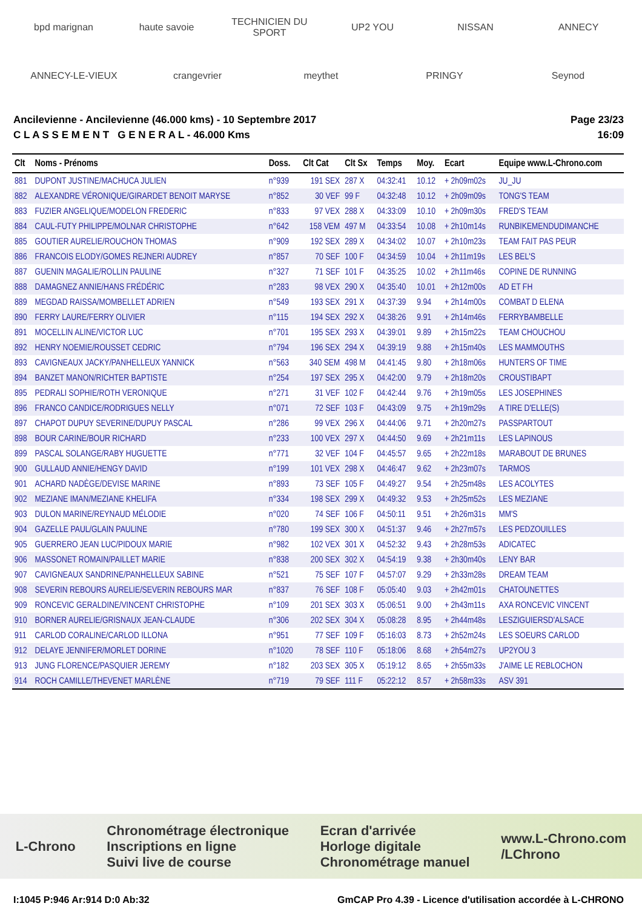bpd marignan haute savoie TECHNICIEN DU SPORT UP2 YOU NISSAN ANNECY ANNECY-LE-VIEUX crangevrier meythet PRINGY Seynod
Ancilevienne - Ancilevienne (46.000 kms) - 10 Septembre 2017
C L A S S E M E N T G E N E R A L - 46.000 Kms
Page 23/23
16:09
| Clt | Noms - Prénoms | Doss. | Clt Cat | Clt Sx | Temps | Moy. | Ecart | Equipe www.L-Chrono.com |
| --- | --- | --- | --- | --- | --- | --- | --- | --- |
| 881 | DUPONT JUSTINE/MACHUCA JULIEN | n°939 | 191 SEX | 287 X | 04:32:41 | 10.12 | + 2h09m02s | JU_JU |
| 882 | ALEXANDRE VÉRONIQUE/GIRARDET BENOIT MARYSE | n°852 | 30 VEF | 99 F | 04:32:48 | 10.12 | + 2h09m09s | TONG'S TEAM |
| 883 | FUZIER ANGELIQUE/MODELON FREDERIC | n°833 | 97 VEX | 288 X | 04:33:09 | 10.10 | + 2h09m30s | FRED'S TEAM |
| 884 | CAUL-FUTY PHILIPPE/MOLNAR CHRISTOPHE | n°642 | 158 VEM | 497 M | 04:33:54 | 10.08 | + 2h10m14s | RUNBIKEMENDUDIMANCHE |
| 885 | GOUTIER AURELIE/ROUCHON THOMAS | n°909 | 192 SEX | 289 X | 04:34:02 | 10.07 | + 2h10m23s | TEAM FAIT PAS PEUR |
| 886 | FRANCOIS ELODY/GOMES REJNERI AUDREY | n°857 | 70 SEF | 100 F | 04:34:59 | 10.04 | + 2h11m19s | LES BEL'S |
| 887 | GUENIN MAGALIE/ROLLIN PAULINE | n°327 | 71 SEF | 101 F | 04:35:25 | 10.02 | + 2h11m46s | COPINE DE RUNNING |
| 888 | DAMAGNEZ ANNIE/HANS FRÉDÉRIC | n°283 | 98 VEX | 290 X | 04:35:40 | 10.01 | + 2h12m00s | AD ET FH |
| 889 | MEGDAD RAISSA/MOMBELLET ADRIEN | n°549 | 193 SEX | 291 X | 04:37:39 | 9.94 | + 2h14m00s | COMBAT D ELENA |
| 890 | FERRY LAURE/FERRY OLIVIER | n°115 | 194 SEX | 292 X | 04:38:26 | 9.91 | + 2h14m46s | FERRYBAMBELLE |
| 891 | MOCELLIN ALINE/VICTOR LUC | n°701 | 195 SEX | 293 X | 04:39:01 | 9.89 | + 2h15m22s | TEAM CHOUCHOU |
| 892 | HENRY NOEMIE/ROUSSET CEDRIC | n°794 | 196 SEX | 294 X | 04:39:19 | 9.88 | + 2h15m40s | LES MAMMOUTHS |
| 893 | CAVIGNEAUX JACKY/PANHELLEUX YANNICK | n°563 | 340 SEM | 498 M | 04:41:45 | 9.80 | + 2h18m06s | HUNTERS OF TIME |
| 894 | BANZET MANON/RICHTER BAPTISTE | n°254 | 197 SEX | 295 X | 04:42:00 | 9.79 | + 2h18m20s | CROUSTIBAPT |
| 895 | PEDRALI SOPHIE/ROTH VERONIQUE | n°271 | 31 VEF | 102 F | 04:42:44 | 9.76 | + 2h19m05s | LES JOSEPHINES |
| 896 | FRANCO CANDICE/RODRIGUES NELLY | n°071 | 72 SEF | 103 F | 04:43:09 | 9.75 | + 2h19m29s | A TIRE D'ELLE(S) |
| 897 | CHAPOT DUPUY SEVERINE/DUPUY PASCAL | n°286 | 99 VEX | 296 X | 04:44:06 | 9.71 | + 2h20m27s | PASSPARTOUT |
| 898 | BOUR CARINE/BOUR RICHARD | n°233 | 100 VEX | 297 X | 04:44:50 | 9.69 | + 2h21m11s | LES LAPINOUS |
| 899 | PASCAL SOLANGE/RABY HUGUETTE | n°771 | 32 VEF | 104 F | 04:45:57 | 9.65 | + 2h22m18s | MARABOUT DE BRUNES |
| 900 | GULLAUD ANNIE/HENGY DAVID | n°199 | 101 VEX | 298 X | 04:46:47 | 9.62 | + 2h23m07s | TARMOS |
| 901 | ACHARD NADÈGE/DEVISE MARINE | n°893 | 73 SEF | 105 F | 04:49:27 | 9.54 | + 2h25m48s | LES ACOLYTES |
| 902 | MEZIANE IMAN/MEZIANE KHELIFA | n°334 | 198 SEX | 299 X | 04:49:32 | 9.53 | + 2h25m52s | LES MEZIANE |
| 903 | DULON MARINE/REYNAUD MÉLODIE | n°020 | 74 SEF | 106 F | 04:50:11 | 9.51 | + 2h26m31s | MM'S |
| 904 | GAZELLE PAUL/GLAIN PAULINE | n°780 | 199 SEX | 300 X | 04:51:37 | 9.46 | + 2h27m57s | LES PEDZOUILLES |
| 905 | GUERRERO JEAN LUC/PIDOUX MARIE | n°982 | 102 VEX | 301 X | 04:52:32 | 9.43 | + 2h28m53s | ADICATEC |
| 906 | MASSONET ROMAIN/PAILLET MARIE | n°838 | 200 SEX | 302 X | 04:54:19 | 9.38 | + 2h30m40s | LENY BAR |
| 907 | CAVIGNEAUX SANDRINE/PANHELLEUX SABINE | n°521 | 75 SEF | 107 F | 04:57:07 | 9.29 | + 2h33m28s | DREAM TEAM |
| 908 | SEVERIN REBOURS AURELIE/SEVERIN REBOURS MAR | n°837 | 76 SEF | 108 F | 05:05:40 | 9.03 | + 2h42m01s | CHATOUNETTES |
| 909 | RONCEVIC GERALDINE/VINCENT CHRISTOPHE | n°109 | 201 SEX | 303 X | 05:06:51 | 9.00 | + 2h43m11s | AXA RONCEVIC VINCENT |
| 910 | BORNER AURELIE/GRISNAUX JEAN-CLAUDE | n°306 | 202 SEX | 304 X | 05:08:28 | 8.95 | + 2h44m48s | LESZIGUIERSD'ALSACE |
| 911 | CARLOD CORALINE/CARLOD ILLONA | n°951 | 77 SEF | 109 F | 05:16:03 | 8.73 | + 2h52m24s | LES SOEURS CARLOD |
| 912 | DELAYE JENNIFER/MORLET DORINE | n°1020 | 78 SEF | 110 F | 05:18:06 | 8.68 | + 2h54m27s | UP2YOU 3 |
| 913 | JUNG FLORENCE/PASQUIER JEREMY | n°182 | 203 SEX | 305 X | 05:19:12 | 8.65 | + 2h55m33s | J'AIME LE REBLOCHON |
| 914 | ROCH CAMILLE/THEVENET MARLÈNE | n°719 | 79 SEF | 111 F | 05:22:12 | 8.57 | + 2h58m33s | ASV 391 |
L-Chrono Chronométrage électronique
Inscriptions en ligne
Suivi live de course Ecran d'arrivée
Horloge digitale
Chronométrage manuel www.L-Chrono.com
/LChrono
I:1045 P:946 Ar:914 D:0 Ab:32 GmCAP Pro 4.39 - Licence d'utilisation accordée à L-CHRONO